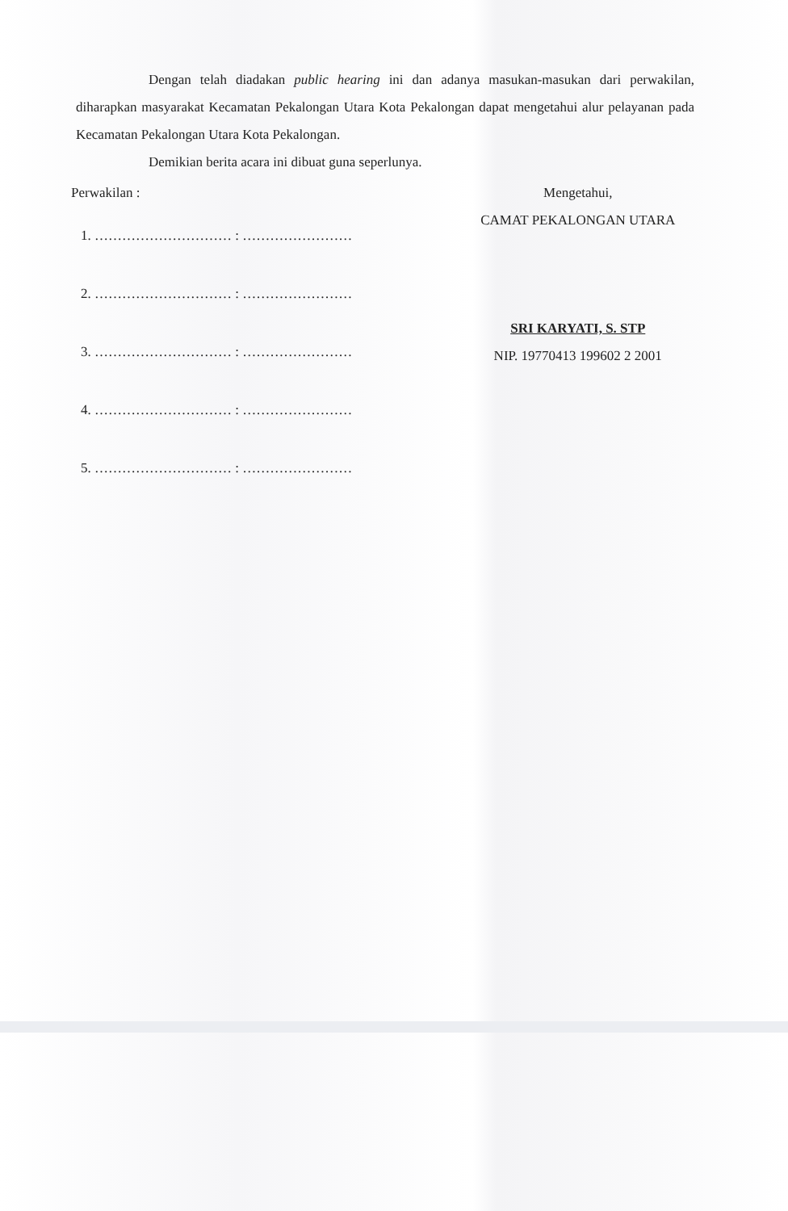Dengan telah diadakan public hearing ini dan adanya masukan-masukan dari perwakilan, diharapkan masyarakat Kecamatan Pekalongan Utara Kota Pekalongan dapat mengetahui alur pelayanan pada Kecamatan Pekalongan Utara Kota Pekalongan.
Demikian berita acara ini dibuat guna seperlunya.
Perwakilan :
1. ………………………… : ……………………
2. ………………………… : ……………………
3. ………………………… : ……………………
4. ………………………… : ……………………
5. ………………………… : ……………………
Mengetahui,
CAMAT PEKALONGAN UTARA
SRI KARYATI, S. STP
NIP. 19770413 199602 2 2001